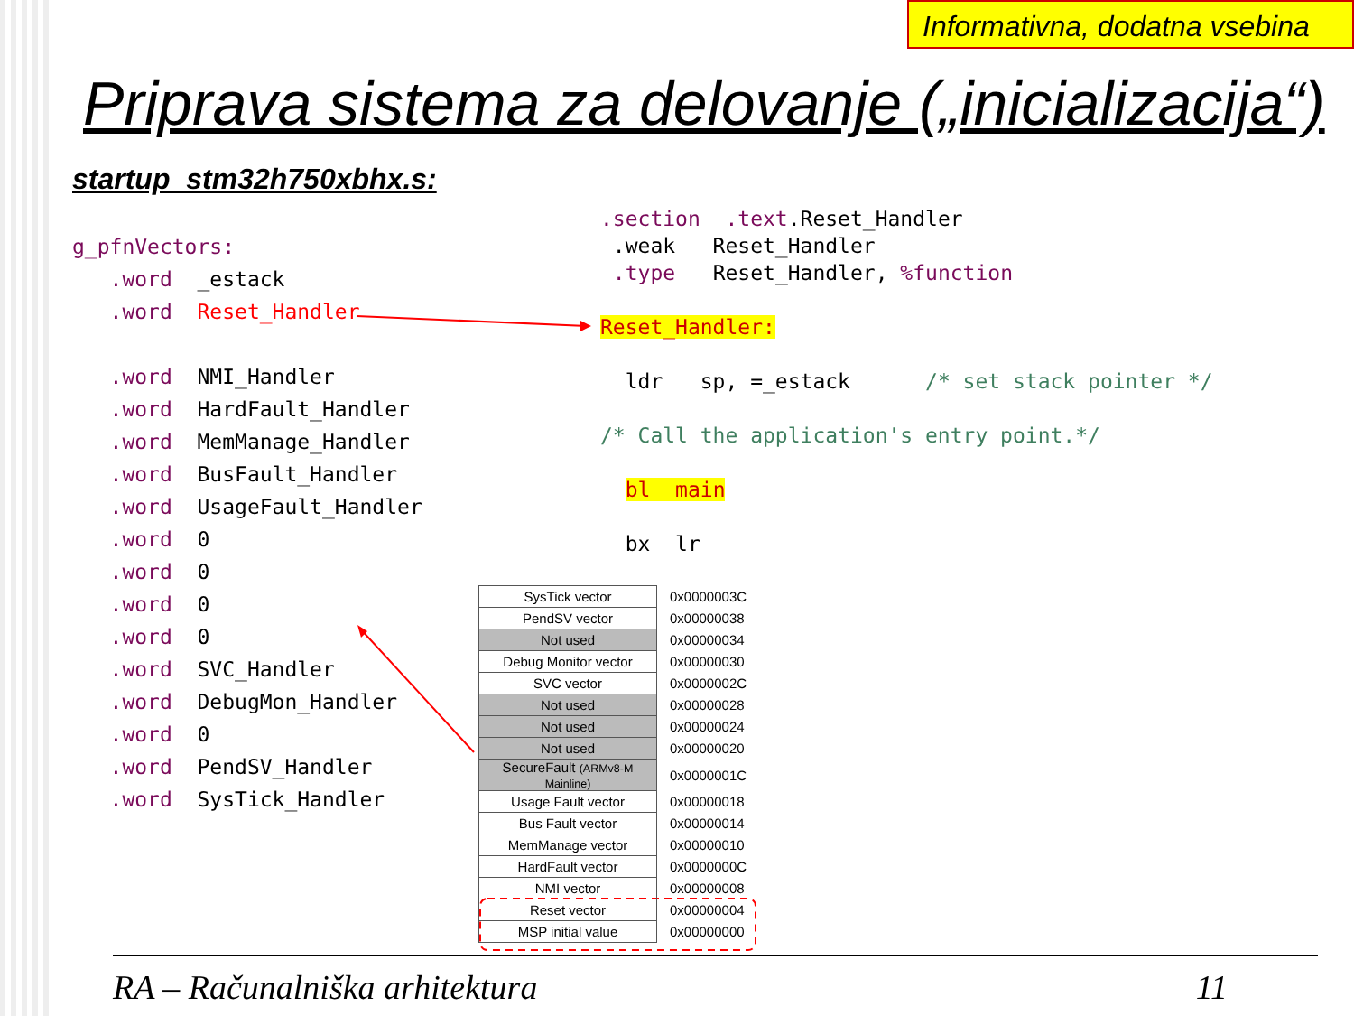Informativna, dodatna vsebina
Priprava sistema za delovanje („inicializacija“)
startup_stm32h750xbhx.s:
g_pfnVectors: .word _estack .word Reset_Handler .word NMI_Handler .word HardFault_Handler .word MemManage_Handler .word BusFault_Handler .word UsageFault_Handler .word 0 .word 0 .word 0 .word 0 .word SVC_Handler .word DebugMon_Handler .word 0 .word PendSV_Handler .word SysTick_Handler
.section .text.Reset_Handler .weak Reset_Handler .type Reset_Handler, %function Reset_Handler: ldr sp, =_estack /* set stack pointer */ /* Call the application's entry point.*/ bl main bx lr
| SysTick vector | 0x0000003C |
| PendSV vector | 0x00000038 |
| Not used | 0x00000034 |
| Debug Monitor vector | 0x00000030 |
| SVC vector | 0x0000002C |
| Not used | 0x00000028 |
| Not used | 0x00000024 |
| Not used | 0x00000020 |
| SecureFault (ARMv8-M Mainline) | 0x0000001C |
| Usage Fault vector | 0x00000018 |
| Bus Fault vector | 0x00000014 |
| MemManage vector | 0x00000010 |
| HardFault vector | 0x0000000C |
| NMI vector | 0x00000008 |
| Reset vector | 0x00000004 |
| MSP initial value | 0x00000000 |
RA – Računalniška arhitektura 11